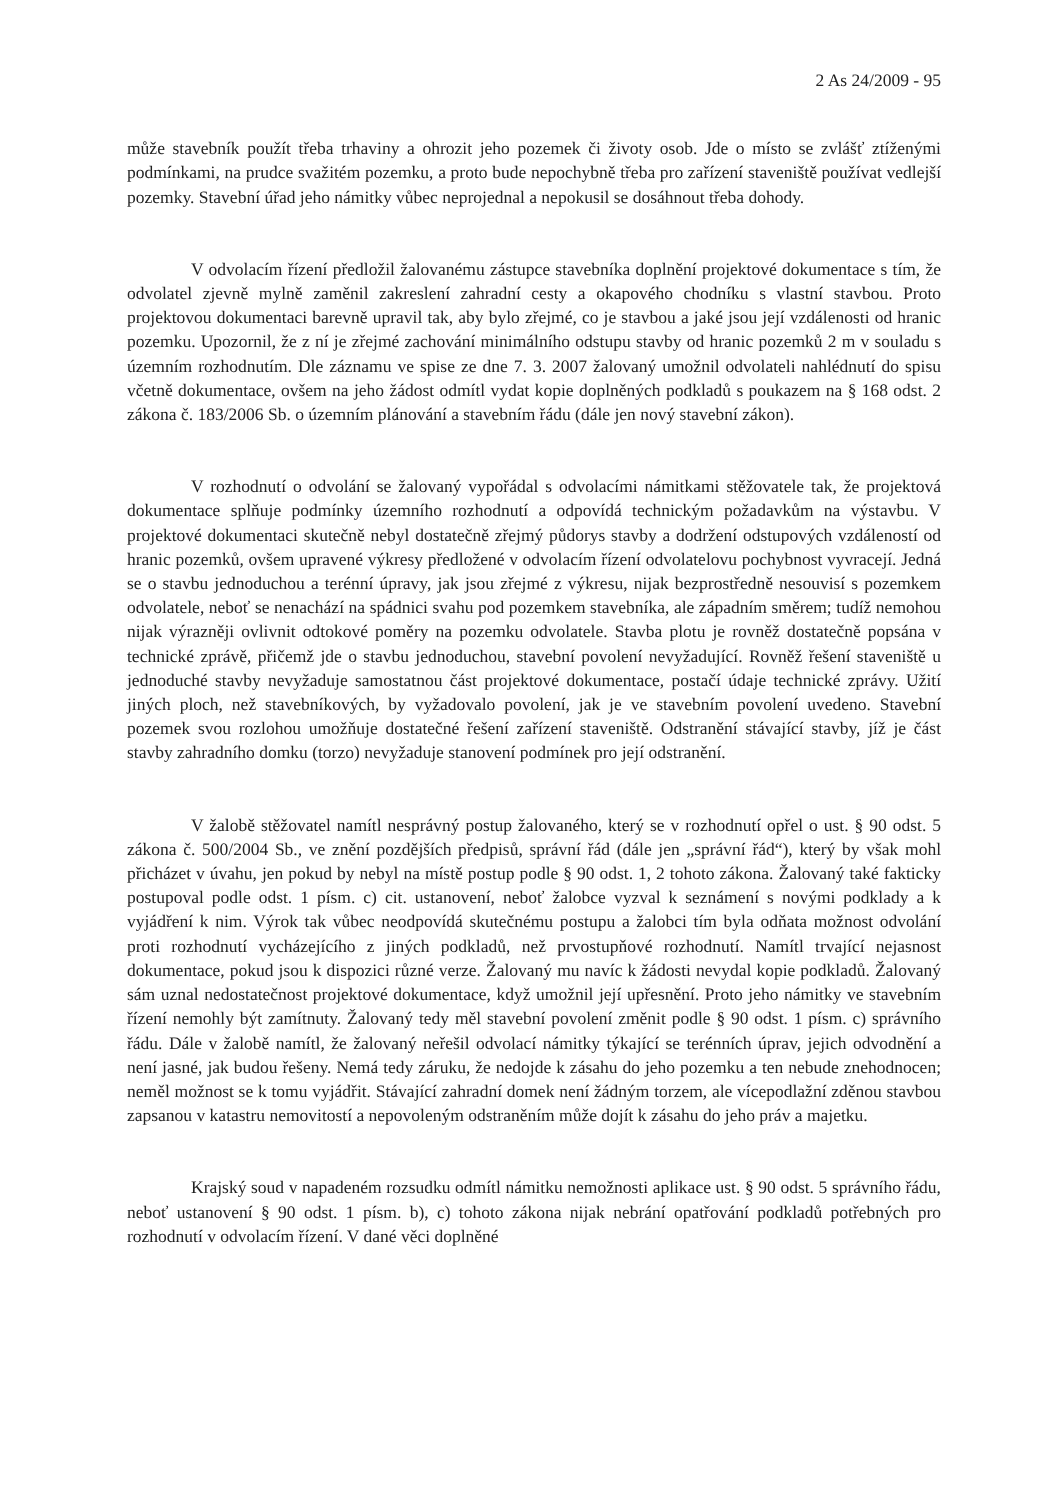2 As 24/2009 - 95
může stavebník použít třeba trhaviny a ohrozit jeho pozemek či životy osob. Jde o místo se zvlášť ztíženými podmínkami, na prudce svažitém pozemku, a proto bude nepochybně třeba pro zařízení staveniště používat vedlejší pozemky. Stavební úřad jeho námitky vůbec neprojednal a nepokusil se dosáhnout třeba dohody.
V odvolacím řízení předložil žalovanému zástupce stavebníka doplnění projektové dokumentace s tím, že odvolatel zjevně mylně zaměnil zakreslení zahradní cesty a okapového chodníku s vlastní stavbou. Proto projektovou dokumentaci barevně upravil tak, aby bylo zřejmé, co je stavbou a jaké jsou její vzdálenosti od hranic pozemku. Upozornil, že z ní je zřejmé zachování minimálního odstupu stavby od hranic pozemků 2 m v souladu s územním rozhodnutím. Dle záznamu ve spise ze dne 7. 3. 2007 žalovaný umožnil odvolateli nahlédnutí do spisu včetně dokumentace, ovšem na jeho žádost odmítl vydat kopie doplněných podkladů s poukazem na § 168 odst. 2 zákona č. 183/2006 Sb. o územním plánování a stavebním řádu (dále jen nový stavební zákon).
V rozhodnutí o odvolání se žalovaný vypořádal s odvolacími námitkami stěžovatele tak, že projektová dokumentace splňuje podmínky územního rozhodnutí a odpovídá technickým požadavkům na výstavbu. V projektové dokumentaci skutečně nebyl dostatečně zřejmý půdorys stavby a dodržení odstupových vzdáleností od hranic pozemků, ovšem upravené výkresy předložené v odvolacím řízení odvolatelovu pochybnost vyvracejí. Jedná se o stavbu jednoduchou a terénní úpravy, jak jsou zřejmé z výkresu, nijak bezprostředně nesouvisí s pozemkem odvolatele, neboť se nenachází na spádnici svahu pod pozemkem stavebníka, ale západním směrem; tudíž nemohou nijak výrazněji ovlivnit odtokové poměry na pozemku odvolatele. Stavba plotu je rovněž dostatečně popsána v technické zprávě, přičemž jde o stavbu jednoduchou, stavební povolení nevyžadující. Rovněž řešení staveniště u jednoduché stavby nevyžaduje samostatnou část projektové dokumentace, postačí údaje technické zprávy. Užití jiných ploch, než stavebníkových, by vyžadovalo povolení, jak je ve stavebním povolení uvedeno. Stavební pozemek svou rozlohou umožňuje dostatečné řešení zařízení staveniště. Odstranění stávající stavby, jíž je část stavby zahradního domku (torzo) nevyžaduje stanovení podmínek pro její odstranění.
V žalobě stěžovatel namítl nesprávný postup žalovaného, který se v rozhodnutí opřel o ust. § 90 odst. 5 zákona č. 500/2004 Sb., ve znění pozdějších předpisů, správní řád (dále jen „správní řád“), který by však mohl přicházet v úvahu, jen pokud by nebyl na místě postup podle § 90 odst. 1, 2 tohoto zákona. Žalovaný také fakticky postupoval podle odst. 1 písm. c) cit. ustanovení, neboť žalobce vyzval k seznámení s novými podklady a k vyjádření k nim. Výrok tak vůbec neodpovídá skutečnému postupu a žalobci tím byla odňata možnost odvolání proti rozhodnutí vycházejícího z jiných podkladů, než prvostupňové rozhodnutí. Namítl trvající nejasnost dokumentace, pokud jsou k dispozici různé verze. Žalovaný mu navíc k žádosti nevydal kopie podkladů. Žalovaný sám uznal nedostatečnost projektové dokumentace, když umožnil její upřesnění. Proto jeho námitky ve stavebním řízení nemohly být zamítnuty. Žalovaný tedy měl stavební povolení změnit podle § 90 odst. 1 písm. c) správního řádu. Dále v žalobě namítl, že žalovaný neřešil odvolací námitky týkající se terénních úprav, jejich odvodnění a není jasné, jak budou řešeny. Nemá tedy záruku, že nedojde k zásahu do jeho pozemku a ten nebude znehodnocen; neměl možnost se k tomu vyjádřit. Stávající zahradní domek není žádným torzem, ale vícepodlažní zděnou stavbou zapsanou v katastru nemovitostí a nepovoleným odstraněním může dojít k zásahu do jeho práv a majetku.
Krajský soud v napadeném rozsudku odmítl námitku nemožnosti aplikace ust. § 90 odst. 5 správního řádu, neboť ustanovení § 90 odst. 1 písm. b), c) tohoto zákona nijak nebrání opatřování podkladů potřebných pro rozhodnutí v odvolacím řízení. V dané věci doplněné